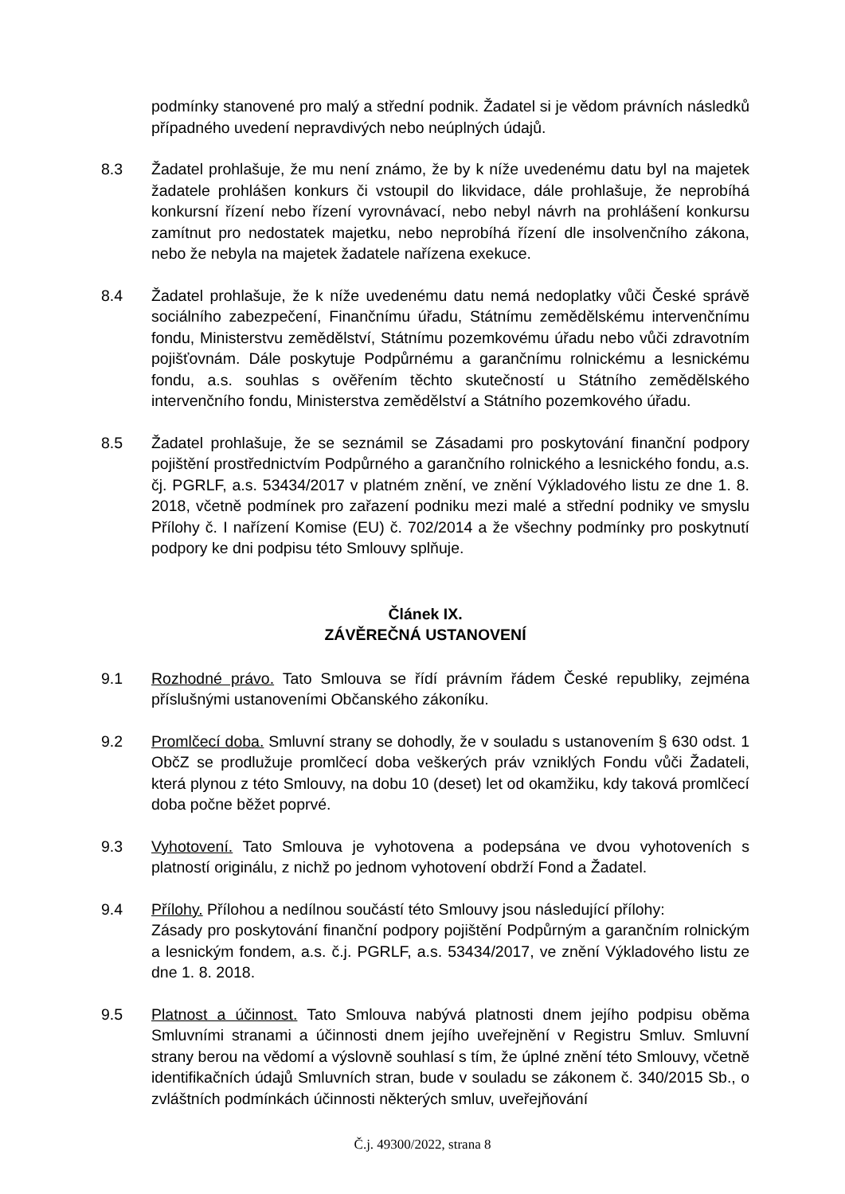podmínky stanovené pro malý a střední podnik. Žadatel si je vědom právních následků případného uvedení nepravdivých nebo neúplných údajů.
8.3 Žadatel prohlašuje, že mu není známo, že by k níže uvedenému datu byl na majetek žadatele prohlášen konkurs či vstoupil do likvidace, dále prohlašuje, že neprobíhá konkursní řízení nebo řízení vyrovnávací, nebo nebyl návrh na prohlášení konkursu zamítnut pro nedostatek majetku, nebo neprobíhá řízení dle insolvenčního zákona, nebo že nebyla na majetek žadatele nařízena exekuce.
8.4 Žadatel prohlašuje, že k níže uvedenému datu nemá nedoplatky vůči České správě sociálního zabezpečení, Finančnímu úřadu, Státnímu zemědělskému intervenčnímu fondu, Ministerstvu zemědělství, Státnímu pozemkovému úřadu nebo vůči zdravotním pojišťovnám. Dále poskytuje Podpůrnému a garančnímu rolnickému a lesnickému fondu, a.s. souhlas s ověřením těchto skutečností u Státního zemědělského intervenčního fondu, Ministerstva zemědělství a Státního pozemkového úřadu.
8.5 Žadatel prohlašuje, že se seznámil se Zásadami pro poskytování finanční podpory pojištění prostřednictvím Podpůrného a garančního rolnického a lesnického fondu, a.s. čj. PGRLF, a.s. 53434/2017 v platném znění, ve znění Výkladového listu ze dne 1. 8. 2018, včetně podmínek pro zařazení podniku mezi malé a střední podniky ve smyslu Přílohy č. I nařízení Komise (EU) č. 702/2014 a že všechny podmínky pro poskytnutí podpory ke dni podpisu této Smlouvy splňuje.
Článek IX.
ZÁVĚREČNÁ USTANOVENÍ
9.1 Rozhodné právo. Tato Smlouva se řídí právním řádem České republiky, zejména příslušnými ustanoveními Občanského zákoníku.
9.2 Promlčecí doba. Smluvní strany se dohodly, že v souladu s ustanovením § 630 odst. 1 ObčZ se prodlužuje promlčecí doba veškerých práv vzniklých Fondu vůči Žadateli, která plynou z této Smlouvy, na dobu 10 (deset) let od okamžiku, kdy taková promlčecí doba počne běžet poprvé.
9.3 Vyhotovení. Tato Smlouva je vyhotovena a podepsána ve dvou vyhotoveních s platností originálu, z nichž po jednom vyhotovení obdrží Fond a Žadatel.
9.4 Přílohy. Přílohou a nedílnou součástí této Smlouvy jsou následující přílohy:
Zásady pro poskytování finanční podpory pojištění Podpůrným a garančním rolnickým a lesnickým fondem, a.s. č.j. PGRLF, a.s. 53434/2017, ve znění Výkladového listu ze dne 1. 8. 2018.
9.5 Platnost a účinnost. Tato Smlouva nabývá platnosti dnem jejího podpisu oběma Smluvními stranami a účinnosti dnem jejího uveřejnění v Registru Smluv. Smluvní strany berou na vědomí a výslovně souhlasí s tím, že úplné znění této Smlouvy, včetně identifikačních údajů Smluvních stran, bude v souladu se zákonem č. 340/2015 Sb., o zvláštních podmínkách účinnosti některých smluv, uveřejňování
Č.j. 49300/2022, strana 8